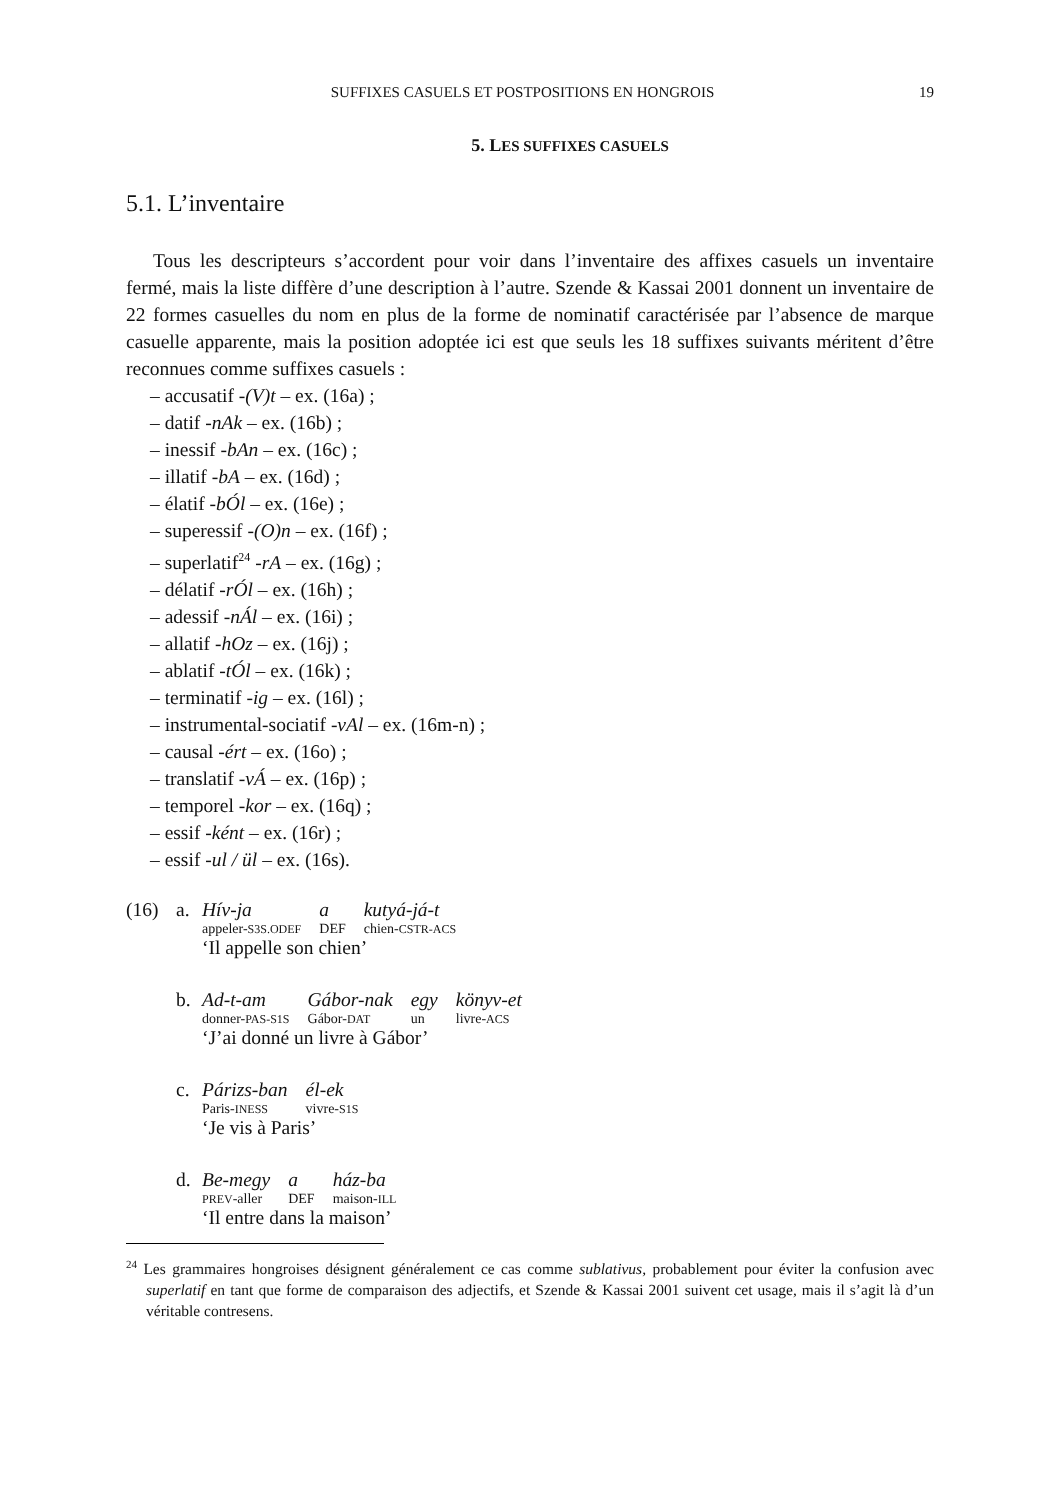SUFFIXES CASUELS ET POSTPOSITIONS EN HONGROIS 19
5. LES SUFFIXES CASUELS
5.1. L’inventaire
Tous les descripteurs s’accordent pour voir dans l’inventaire des affixes casuels un inventaire fermé, mais la liste diffère d’une description à l’autre. Szende & Kassai 2001 donnent un inventaire de 22 formes casuelles du nom en plus de la forme de nominatif caractérisée par l’absence de marque casuelle apparente, mais la position adoptée ici est que seuls les 18 suffixes suivants méritent d’être reconnues comme suffixes casuels :
– accusatif -(V)t – ex. (16a) ;
– datif -nAk – ex. (16b) ;
– inessif -bAn – ex. (16c) ;
– illatif -bA – ex. (16d) ;
– élatif -bÓl – ex. (16e) ;
– superessif -(O)n – ex. (16f) ;
– superlatif<sup>24</sup> -rA – ex. (16g) ;
– délatif -rÓl – ex. (16h) ;
– adessif -nÁl – ex. (16i) ;
– allatif -hOz – ex. (16j) ;
– ablatif -tÓl – ex. (16k) ;
– terminatif -ig – ex. (16l) ;
– instrumental-sociatif -vAl – ex. (16m-n) ;
– causal -ért – ex. (16o) ;
– translatif -vÁ – ex. (16p) ;
– temporel -kor – ex. (16q) ;
– essif -ként – ex. (16r) ;
– essif -ul / ül – ex. (16s).
(16) a.
| Hív-ja | a | kutyá-já-t |
| appeler- S3S.ODEF | DEF | chien- CSTR-ACS |
‘Il appelle son chien’
b.
| Ad-t-am | Gábor-nak | egy | könyv-et |
| donner- PAS-S1S | Gábor- DAT | un | livre- ACS |
‘J’ai donné un livre à Gábor’
c.
| Párizs-ban | él-ek |
| Paris- INESS | vivre- S1S |
‘Je vis à Paris’
d.
| Be-megy | a | ház-ba |
| PREV -aller | DEF | maison- ILL |
‘Il entre dans la maison’
<sup>24</sup> Les grammaires hongroises désignent généralement ce cas comme sublativus, probablement pour éviter la confusion avec superlatif en tant que forme de comparaison des adjectifs, et Szende & Kassai 2001 suivent cet usage, mais il s’agit là d’un véritable contresens.